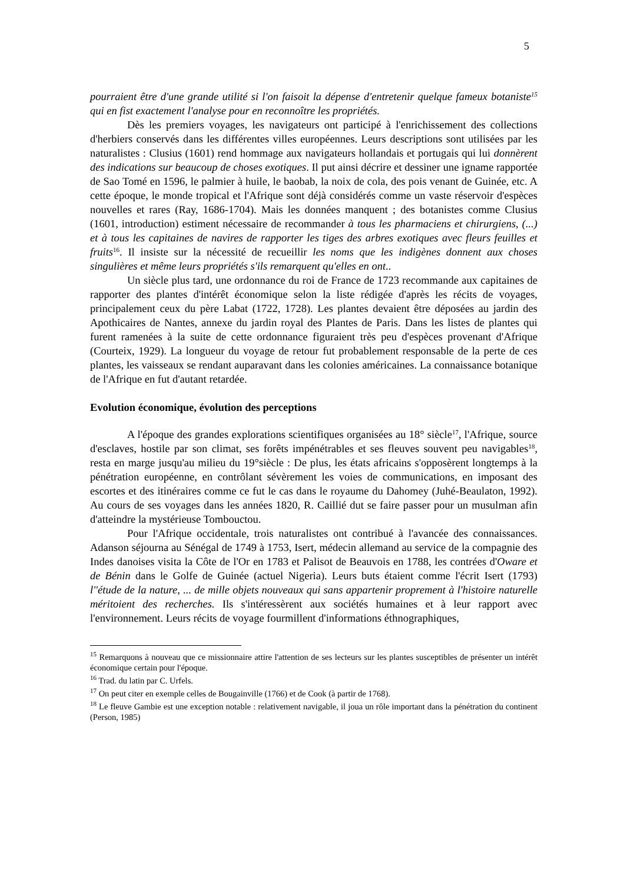5
pourraient être d'une grande utilité si l'on faisoit la dépense d'entretenir quelque fameux botaniste<sup>15</sup> qui en fist exactement l'analyse pour en reconnoître les propriétés.
Dès les premiers voyages, les navigateurs ont participé à l'enrichissement des collections d'herbiers conservés dans les différentes villes européennes. Leurs descriptions sont utilisées par les naturalistes : Clusius (1601) rend hommage aux navigateurs hollandais et portugais qui lui donnèrent des indications sur beaucoup de choses exotiques. Il put ainsi décrire et dessiner une igname rapportée de Sao Tomé en 1596, le palmier à huile, le baobab, la noix de cola, des pois venant de Guinée, etc. A cette époque, le monde tropical et l'Afrique sont déjà considérés comme un vaste réservoir d'espèces nouvelles et rares (Ray, 1686-1704). Mais les données manquent ; des botanistes comme Clusius (1601, introduction) estiment nécessaire de recommander à tous les pharmaciens et chirurgiens, (...) et à tous les capitaines de navires de rapporter les tiges des arbres exotiques avec fleurs feuilles et fruits<sup>16</sup>. Il insiste sur la nécessité de recueillir les noms que les indigènes donnent aux choses singulières et même leurs propriétés s'ils remarquent qu'elles en ont..
Un siècle plus tard, une ordonnance du roi de France de 1723 recommande aux capitaines de rapporter des plantes d'intérêt économique selon la liste rédigée d'après les récits de voyages, principalement ceux du père Labat (1722, 1728). Les plantes devaient être déposées au jardin des Apothicaires de Nantes, annexe du jardin royal des Plantes de Paris. Dans les listes de plantes qui furent ramenées à la suite de cette ordonnance figuraient très peu d'espèces provenant d'Afrique (Courteix, 1929). La longueur du voyage de retour fut probablement responsable de la perte de ces plantes, les vaisseaux se rendant auparavant dans les colonies américaines. La connaissance botanique de l'Afrique en fut d'autant retardée.
Evolution économique, évolution des perceptions
A l'époque des grandes explorations scientifiques organisées au 18° siècle<sup>17</sup>, l'Afrique, source d'esclaves, hostile par son climat, ses forêts impénétrables et ses fleuves souvent peu navigables<sup>18</sup>, resta en marge jusqu'au milieu du 19°siècle : De plus, les états africains s'opposèrent longtemps à la pénétration européenne, en contrôlant sévèrement les voies de communications, en imposant des escortes et des itinéraires comme ce fut le cas dans le royaume du Dahomey (Juhé-Beaulaton, 1992). Au cours de ses voyages dans les années 1820, R. Caillié dut se faire passer pour un musulman afin d'atteindre la mystérieuse Tombouctou.
Pour l'Afrique occidentale, trois naturalistes ont contribué à l'avancée des connaissances. Adanson séjourna au Sénégal de 1749 à 1753, Isert, médecin allemand au service de la compagnie des Indes danoises visita la Côte de l'Or en 1783 et Palisot de Beauvois en 1788, les contrées d'Oware et de Bénin dans le Golfe de Guinée (actuel Nigeria). Leurs buts étaient comme l'écrit Isert (1793) l''étude de la nature, ... de mille objets nouveaux qui sans appartenir proprement à l'histoire naturelle méritoient des recherches. Ils s'intéressèrent aux sociétés humaines et à leur rapport avec l'environnement. Leurs récits de voyage fourmillent d'informations éthnographiques,
<sup>15</sup> Remarquons à nouveau que ce missionnaire attire l'attention de ses lecteurs sur les plantes susceptibles de présenter un intérêt économique certain pour l'époque.
<sup>16</sup> Trad. du latin par C. Urfels.
<sup>17</sup> On peut citer en exemple celles de Bougainville (1766) et de Cook (à partir de 1768).
<sup>18</sup> Le fleuve Gambie est une exception notable : relativement navigable, il joua un rôle important dans la pénétration du continent (Person, 1985)